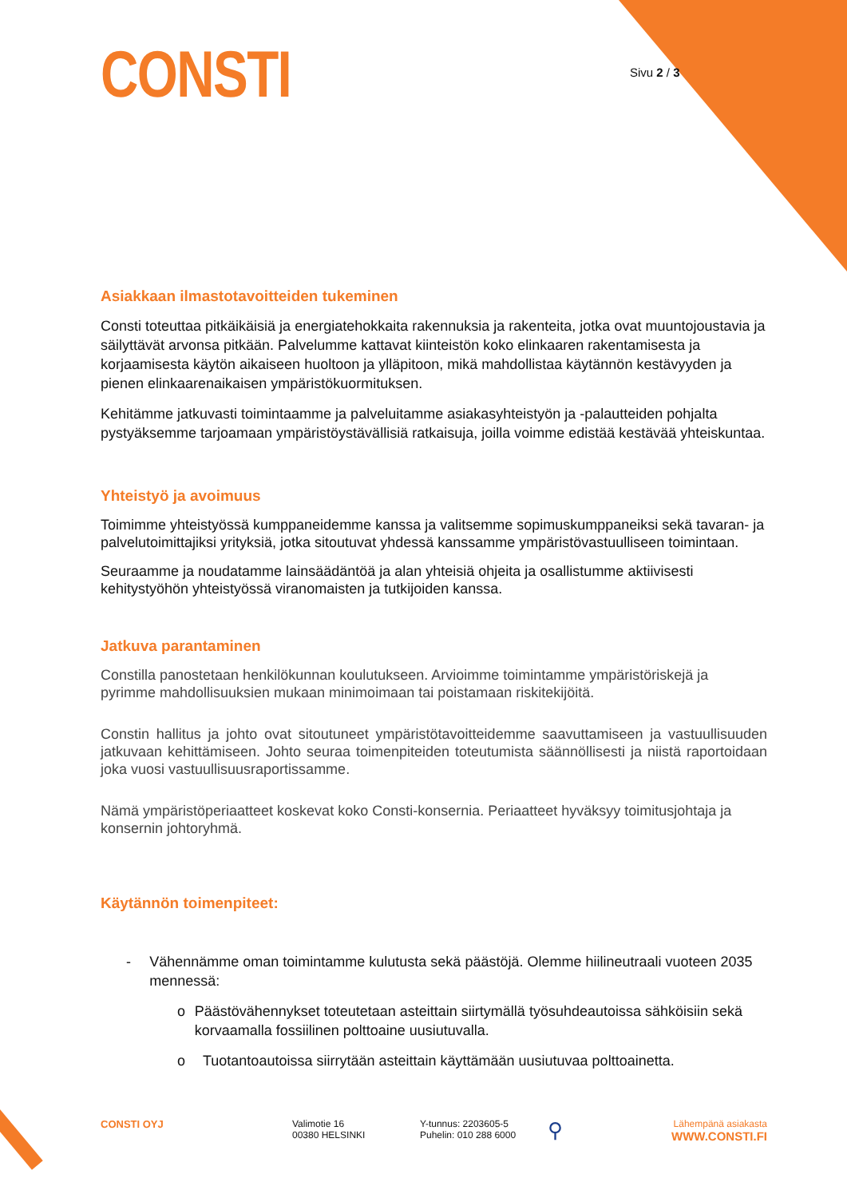CONSTI
Sivu 2 / 3
Asiakkaan ilmastotavoitteiden tukeminen
Consti toteuttaa pitkäikäisiä ja energiatehokkaita rakennuksia ja rakenteita, jotka ovat muuntojoustavia ja säilyttävät arvonsa pitkään. Palvelumme kattavat kiinteistön koko elinkaaren rakentamisesta ja korjaamisesta käytön aikaiseen huoltoon ja ylläpitoon, mikä mahdollistaa käytännön kestävyyden ja pienen elinkaarenaikaisen ympäristökuormituksen.
Kehitämme jatkuvasti toimintaamme ja palveluitamme asiakasyhteistyön ja -palautteiden pohjalta pystyäksemme tarjoamaan ympäristöystävällisiä ratkaisuja, joilla voimme edistää kestävää yhteiskuntaa.
Yhteistyö ja avoimuus
Toimimme yhteistyössä kumppaneidemme kanssa ja valitsemme sopimuskumppaneiksi sekä tavaran- ja palvelutoimittajiksi yrityksiä, jotka sitoutuvat yhdessä kanssamme ympäristövastuulliseen toimintaan.
Seuraamme ja noudatamme lainsäädäntöä ja alan yhteisiä ohjeita ja osallistumme aktiivisesti kehitystyöhön yhteistyössä viranomaisten ja tutkijoiden kanssa.
Jatkuva parantaminen
Constilla panostetaan henkilökunnan koulutukseen. Arvioimme toimintamme ympäristöriskejä ja pyrimme mahdollisuuksien mukaan minimoimaan tai poistamaan riskitekijöitä.
Constin hallitus ja johto ovat sitoutuneet ympäristötavoitteidemme saavuttamiseen ja vastuullisuuden jatkuvaan kehittämiseen. Johto seuraa toimenpiteiden toteutumista säännöllisesti ja niistä raportoidaan joka vuosi vastuullisuusraportissamme.
Nämä ympäristöperiaatteet koskevat koko Consti-konsernia. Periaatteet hyväksyy toimitusjohtaja ja konsernin johtoryhmä.
Käytännön toimenpiteet:
- Vähennämme oman toimintamme kulutusta sekä päästöjä. Olemme hiilineutraali vuoteen 2035 mennessä:
o Päästövähennykset toteutetaan asteittain siirtymällä työsuhdeautoissa sähköisiin sekä korvaamalla fossiilinen polttoaine uusiutuvalla.
o Tuotantoautoissa siirrytään asteittain käyttämään uusiutuvaa polttoainetta.
CONSTI OYJ Valimotie 16
00380 HELSINKI
Y-tunnus: 2203605-5
Puhelin: 010 288 6000
⚲
Lähempänä asiakasta
WWW.CONSTI.FI